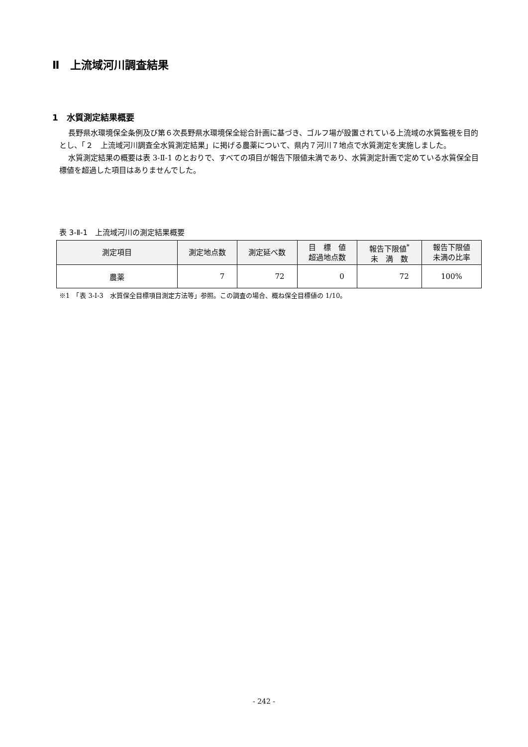Ⅱ　上流域河川調査結果
1　水質測定結果概要
長野県水環境保全条例及び第６次長野県水環境保全総合計画に基づき、ゴルフ場が設置されている上流域の水質監視を目的とし、「２　上流域河川調査全水質測定結果」に掲げる農薬について、県内７河川７地点で水質測定を実施しました。
水質測定結果の概要は表 3-Ⅱ-1 のとおりで、すべての項目が報告下限値未満であり、水質測定計画で定めている水質保全目標値を超過した項目はありませんでした。
表 3-Ⅱ-1　上流域河川の測定結果概要
| 測定項目 | 測定地点数 | 測定延べ数 | 目 標 値 超過地点数 | 報告下限値<sup>*</sup> 未 満 数 | 報告下限値 未満の比率 |
| --- | --- | --- | --- | --- | --- |
| 農薬 | 7 | 72 | 0 | 72 | 100% |
※1　「表 3-Ⅰ-3　水質保全目標項目測定方法等」参照。この調査の場合、概ね保全目標値の 1/10。
- 242 -